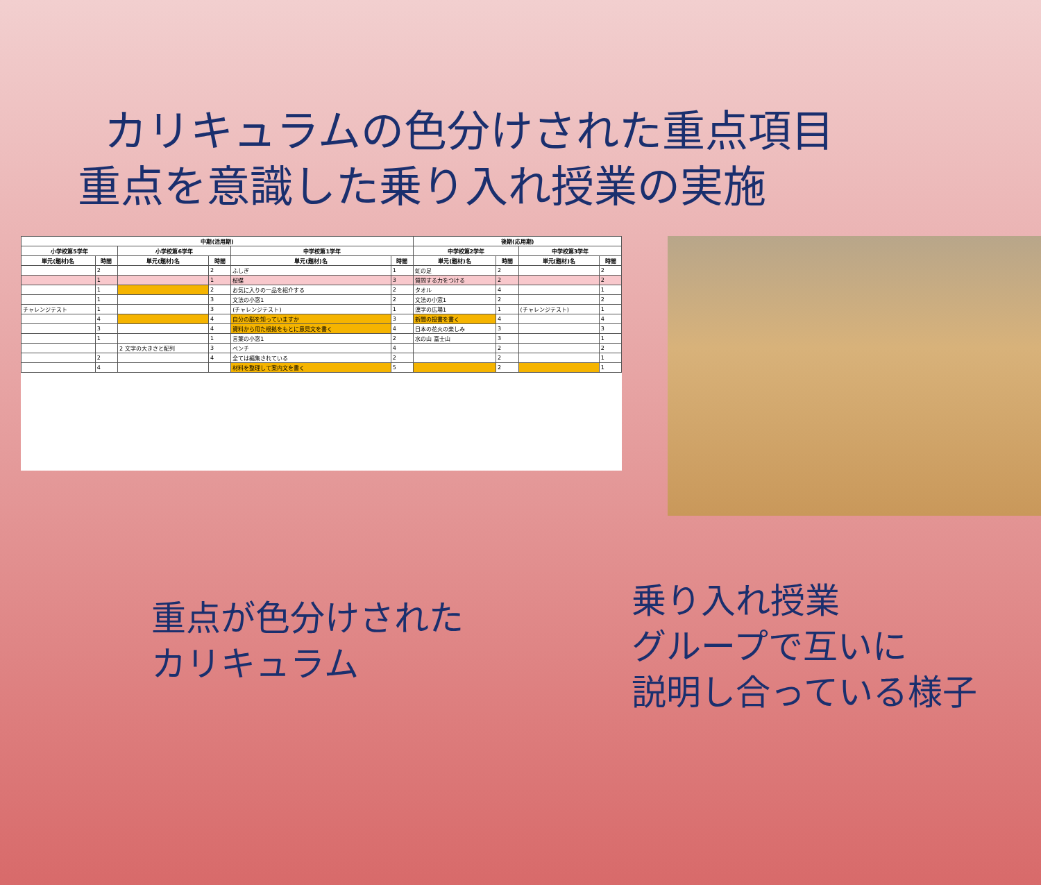カリキュラムの色分けされた重点項目
重点を意識した乗り入れ授業の実施
| 中期(活用期) | | | | | | 後期(応用期) | | | |
| --- | --- | --- | --- | --- | --- | --- | --- | --- | --- |
| 小学校第5学年 | | 小学校第6学年 | | 中学校第1学年 | | 中学校第2学年 | | 中学校第3学年 | |
| 単元(題材)名 | 時間 | 単元(題材)名 | 時間 | 単元(題材)名 | 時間 | 単元(題材)名 | 時間 | 単元(題材)名 | 時間 |
| | 2 | | 2 | ふしぎ | 1 | 虹の足 | 2 | | 2 |
| | 1 | | 1 | 桜蝶 | 3 | 質問する力をつける | 2 | | 2 |
| | 1 | | 2 | お気に入りの一品を紹介する | 2 | タオル | 4 | | 1 |
| | 1 | | 3 | 文法の小窓1 | 2 | 文法の小窓1 | 2 | | 2 |
| チャレンジテスト | 1 | | 3 | (チャレンジテスト) | 1 | 漢字の広場1 | 1 | (チャレンジテスト) | 1 |
| | 4 | | 4 | 自分の脳を知っていますか | 3 | 新聞の投書を書く | 4 | | 4 |
| | 3 | | 4 | 資料から用た根拠をもとに意見文を書く | 4 | 日本の花火の楽しみ | 3 | | 3 |
| | 1 | | 1 | 言葉の小窓1 | 2 | 水の山 富士山 | 3 | | 1 |
| | | 2 文字の大きさと配列 | 3 | ベンチ | 4 | | 2 | | 2 |
| | 2 | | 4 | 全ては編集されている | 2 | | 2 | | 1 |
| | 4 | | | 材料を整理して案内文を書く | 5 | | 2 | | 1 |
重点が色分けされた
カリキュラム
乗り入れ授業
グループで互いに
説明し合っている様子